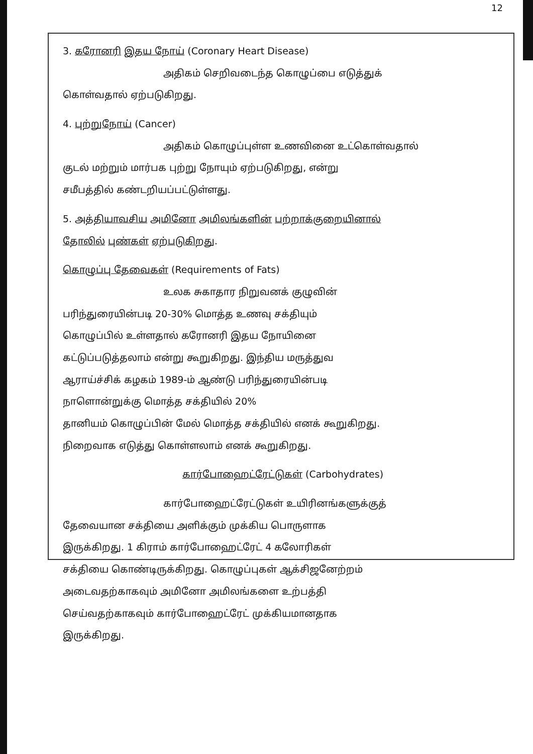12
3. கரோனரி இதய நோய் (Coronary Heart Disease)
அதிகம் செறிவடைந்த கொழுப்பை எடுத்துக்
கொள்வதால் ஏற்படுகிறது.
4. புற்றுநோய் (Cancer)
அதிகம் கொழுப்புள்ள உணவினை உட்கொள்வதால்
குடல் மற்றும் மார்பக புற்று நோயும் ஏற்படுகிறது, என்று
சமீபத்தில் கண்டறியப்பட்டுள்ளது.
5. அத்தியாவசிய அமினோ அமிலங்களின் பற்றாக்குறையினால்
தோலில் புண்கள் ஏற்படுகிறது.
கொழுப்பு தேவைகள் (Requirements of Fats)
உலக சுகாதார நிறுவனக் குழுவின்
பரிந்துரையின்படி 20-30% மொத்த உணவு சக்தியும்
கொழுப்பில் உள்ளதால் கரோனரி இதய நோயினை
கட்டுப்படுத்தலாம் என்று கூறுகிறது. இந்திய மருத்துவ
ஆராய்ச்சிக் கழகம் 1989-ம் ஆண்டு பரிந்துரையின்படி
நாளொன்றுக்கு மொத்த சக்தியில் 20%
தானியம் கொழுப்பின் மேல் மொத்த சக்தியில் எனக் கூறுகிறது.
நிறைவாக எடுத்து கொள்ளலாம் எனக் கூறுகிறது.
கார்போஹைட்ரேட்டுகள் (Carbohydrates)
கார்போஹைட்ரேட்டுகள் உயிரினங்களுக்குத்
தேவையான சக்தியை அளிக்கும் முக்கிய பொருளாக
இருக்கிறது. 1 கிராம் கார்போஹைட்ரேட் 4 கலோரிகள்
சக்தியை கொண்டிருக்கிறது. கொழுப்புகள் ஆக்சிஜனேற்றம்
அடைவதற்காகவும் அமினோ அமிலங்களை உற்பத்தி
செய்வதற்காகவும் கார்போஹைட்ரேட் முக்கியமானதாக
இருக்கிறது.